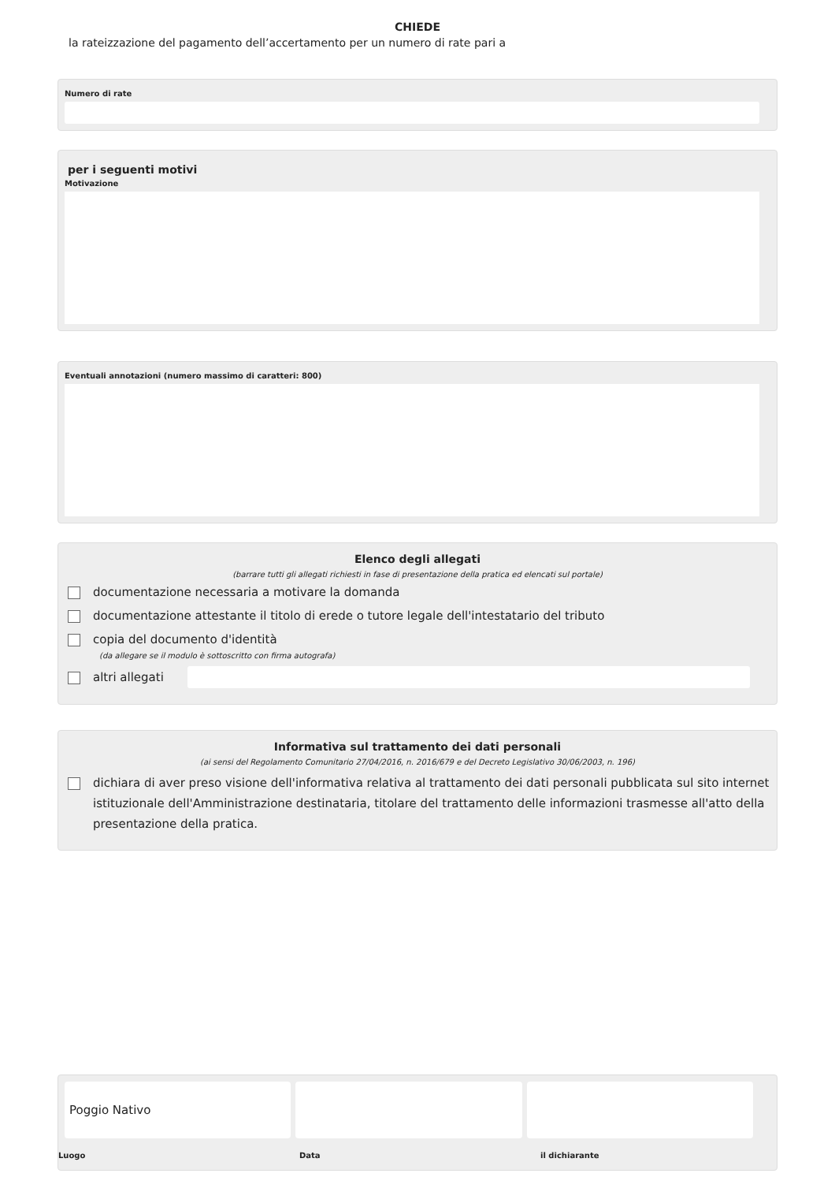CHIEDE
la rateizzazione del pagamento dell’accertamento per un numero di rate pari a
Numero di rate
per i seguenti motivi
Motivazione
Eventuali annotazioni (numero massimo di caratteri: 800)
Elenco degli allegati
(barrare tutti gli allegati richiesti in fase di presentazione della pratica ed elencati sul portale)
documentazione necessaria a motivare la domanda
documentazione attestante il titolo di erede o tutore legale dell'intestatario del tributo
copia del documento d'identità
(da allegare se il modulo è sottoscritto con firma autografa)
altri allegati
Informativa sul trattamento dei dati personali
(ai sensi del Regolamento Comunitario 27/04/2016, n. 2016/679 e del Decreto Legislativo 30/06/2003, n. 196)
dichiara di aver preso visione dell'informativa relativa al trattamento dei dati personali pubblicata sul sito internet istituzionale dell'Amministrazione destinataria, titolare del trattamento delle informazioni trasmesse all'atto della presentazione della pratica.
Poggio Nativo
Luogo Data il dichiarante